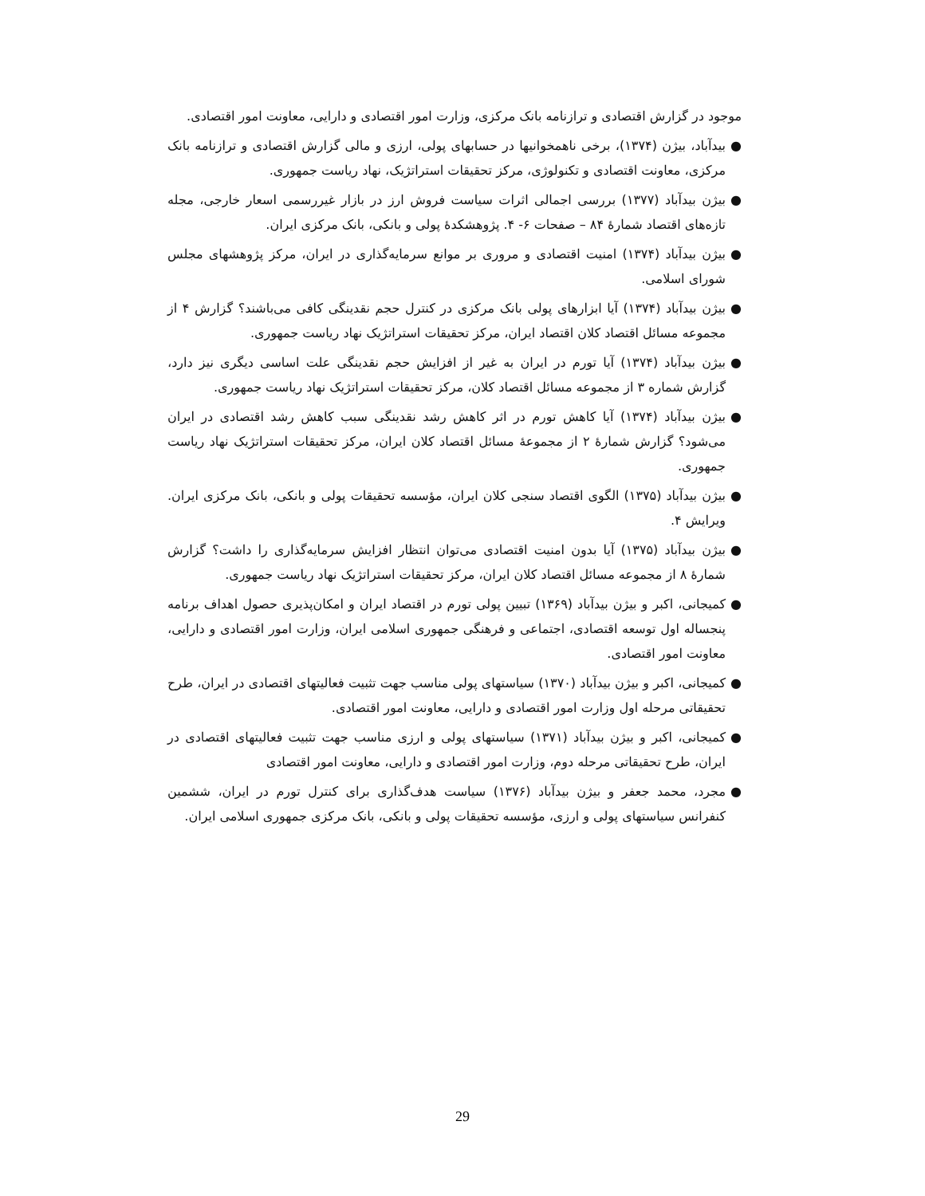موجود در گزارش اقتصادی و ترازنامه بانک مرکزی، وزارت امور اقتصادی و دارایی، معاونت امور اقتصادی.
● بیدآباد، بیژن (۱۳۷۴)، برخی ناهمخوانیها در حسابهای پولی، ارزی و مالی گزارش اقتصادی و ترازنامه بانک مرکزی، معاونت اقتصادی و تکنولوژی، مرکز تحقیقات استراتژیک، نهاد ریاست جمهوری.
● بیژن بیدآباد (۱۳۷۷) بررسی اجمالی اثرات سیاست فروش ارز در بازار غیررسمی اسعار خارجی، مجله تازه‌های اقتصاد شمارهٔ ۸۴ – صفحات ۶- ۴. پژوهشکدهٔ پولی و بانکی، بانک مرکزی ایران.
● بیژن بیدآباد (۱۳۷۴) امنیت اقتصادی و مروری بر موانع سرمایه‌گذاری در ایران، مرکز پژوهشهای مجلس شورای اسلامی.
● بیژن بیدآباد (۱۳۷۴) آیا ابزارهای پولی بانک مرکزی در کنترل حجم نقدینگی کافی می‌باشند؟ گزارش ۴ از مجموعه مسائل اقتصاد کلان اقتصاد ایران، مرکز تحقیقات استراتژیک نهاد ریاست جمهوری.
● بیژن بیدآباد (۱۳۷۴) آیا تورم در ایران به غیر از افزایش حجم نقدینگی علت اساسی دیگری نیز دارد، گزارش شماره ۳ از مجموعه مسائل اقتصاد کلان، مرکز تحقیقات استراتژیک نهاد ریاست جمهوری.
● بیژن بیدآباد (۱۳۷۴) آیا کاهش تورم در اثر کاهش رشد نقدینگی سبب کاهش رشد اقتصادی در ایران می‌شود؟ گزارش شمارهٔ ۲ از مجموعهٔ مسائل اقتصاد کلان ایران، مرکز تحقیقات استراتژیک نهاد ریاست جمهوری.
● بیژن بیدآباد (۱۳۷۵) الگوی اقتصاد سنجی کلان ایران، مؤسسه تحقیقات پولی و بانکی، بانک مرکزی ایران. ویرایش ۴.
● بیژن بیدآباد (۱۳۷۵) آیا بدون امنیت اقتصادی می‌توان انتظار افزایش سرمایه‌گذاری را داشت؟ گزارش شمارهٔ ۸ از مجموعه مسائل اقتصاد کلان ایران، مرکز تحقیقات استراتژیک نهاد ریاست جمهوری.
● کمیجانی، اکبر و بیژن بیدآباد (۱۳۶۹) تبیین پولی تورم در اقتصاد ایران و امکان‌پذیری حصول اهداف برنامه پنجساله اول توسعه اقتصادی، اجتماعی و فرهنگی جمهوری اسلامی ایران، وزارت امور اقتصادی و دارایی، معاونت امور اقتصادی.
● کمیجانی، اکبر و بیژن بیدآباد (۱۳۷۰) سیاستهای پولی مناسب جهت تثبیت فعالیتهای اقتصادی در ایران، طرح تحقیقاتی مرحله اول وزارت امور اقتصادی و دارایی، معاونت امور اقتصادی.
● کمیجانی، اکبر و بیژن بیدآباد (۱۳۷۱) سیاستهای پولی و ارزی مناسب جهت تثبیت فعالیتهای اقتصادی در ایران، طرح تحقیقاتی مرحله دوم، وزارت امور اقتصادی و دارایی، معاونت امور اقتصادی
● مجرد، محمد جعفر و بیژن بیدآباد (۱۳۷۶) سیاست هدف‌گذاری برای کنترل تورم در ایران، ششمین کنفرانس سیاستهای پولی و ارزی، مؤسسه تحقیقات پولی و بانکی، بانک مرکزی جمهوری اسلامی ایران.
29